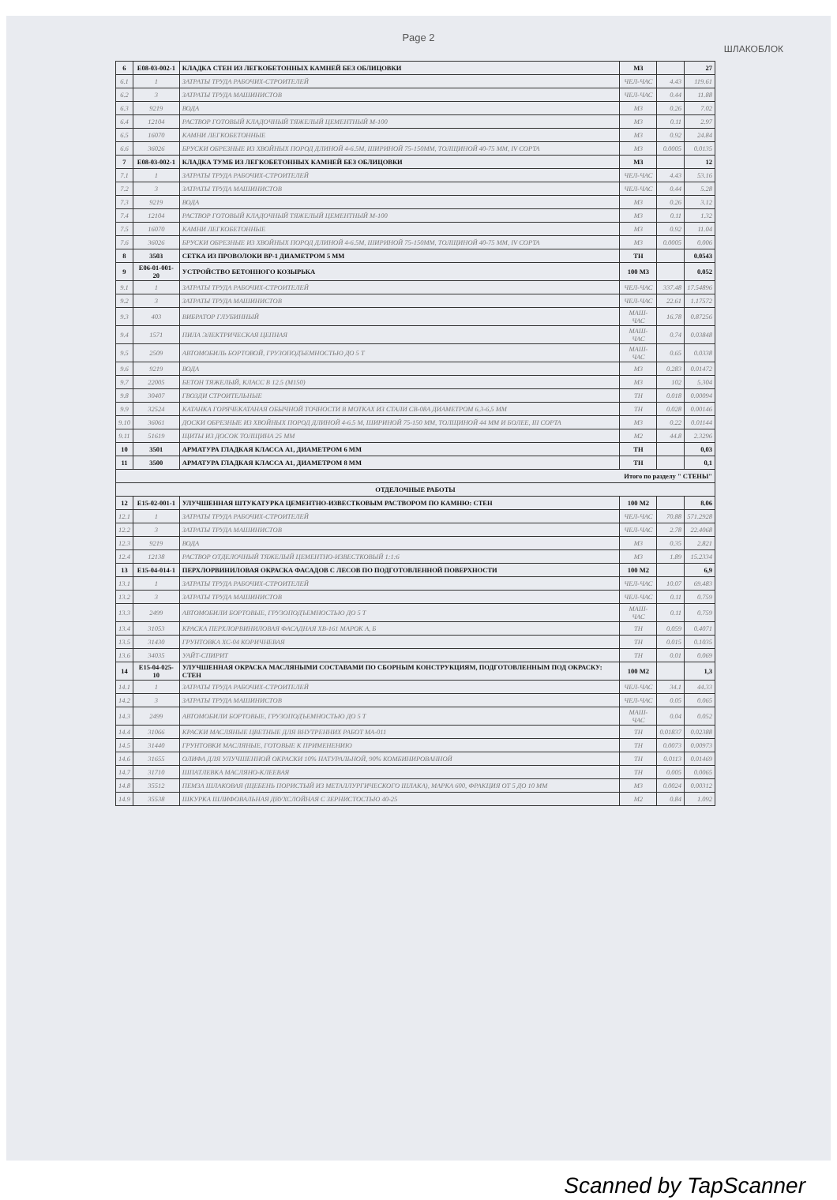Page 2
ШЛАКОБЛОК
| 6 | E08-03-002-1 | КЛАДКА СТЕН ИЗ ЛЕГКОБЕТОННЫХ КАМНЕЙ БЕЗ ОБЛИЦОВКИ | М3 | | 27 |
| 6.1 | 1 | ЗАТРАТЫ ТРУДА РАБОЧИХ-СТРОИТЕЛЕЙ | ЧЕЛ-ЧАС | 4.43 | 119.61 |
| 6.2 | 3 | ЗАТРАТЫ ТРУДА МАШИНИСТОВ | ЧЕЛ-ЧАС | 0.44 | 11.88 |
| 6.3 | 9219 | ВОДА | М3 | 0.26 | 7.02 |
| 6.4 | 12104 | РАСТВОР ГОТОВЫЙ КЛАДОЧНЫЙ ТЯЖЕЛЫЙ ЦЕМЕНТНЫЙ М-100 | М3 | 0.11 | 2.97 |
| 6.5 | 16070 | КАМНИ ЛЕГКОБЕТОННЫЕ | М3 | 0.92 | 24.84 |
| 6.6 | 36026 | БРУСКИ ОБРЕЗНЫЕ ИЗ ХВОЙНЫХ ПОРОД ДЛИНОЙ 4-6.5М, ШИРИНОЙ 75-150ММ, ТОЛЩИНОЙ 40-75 ММ, IV СОРТА | М3 | 0.0005 | 0.0135 |
| 7 | E08-03-002-1 | КЛАДКА ТУМБ ИЗ ЛЕГКОБЕТОННЫХ КАМНЕЙ БЕЗ ОБЛИЦОВКИ | М3 | | 12 |
| 7.1 | 1 | ЗАТРАТЫ ТРУДА РАБОЧИХ-СТРОИТЕЛЕЙ | ЧЕЛ-ЧАС | 4.43 | 53.16 |
| 7.2 | 3 | ЗАТРАТЫ ТРУДА МАШИНИСТОВ | ЧЕЛ-ЧАС | 0.44 | 5.28 |
| 7.3 | 9219 | ВОДА | М3 | 0.26 | 3.12 |
| 7.4 | 12104 | РАСТВОР ГОТОВЫЙ КЛАДОЧНЫЙ ТЯЖЕЛЫЙ ЦЕМЕНТНЫЙ М-100 | М3 | 0.11 | 1.32 |
| 7.5 | 16070 | КАМНИ ЛЕГКОБЕТОННЫЕ | М3 | 0.92 | 11.04 |
| 7.6 | 36026 | БРУСКИ ОБРЕЗНЫЕ ИЗ ХВОЙНЫХ ПОРОД ДЛИНОЙ 4-6.5М, ШИРИНОЙ 75-150ММ, ТОЛЩИНОЙ 40-75 ММ, IV СОРТА | М3 | 0.0005 | 0.006 |
| 8 | 3503 | СЕТКА ИЗ ПРОВОЛОКИ ВР-1 ДИАМЕТРОМ 5 ММ | ТН | | 0.0543 |
| 9 | E06-01-001-20 | УСТРОЙСТВО БЕТОННОГО КОЗЫРЬКА | 100 М3 | | 0.052 |
| 9.1 | 1 | ЗАТРАТЫ ТРУДА РАБОЧИХ-СТРОИТЕЛЕЙ | ЧЕЛ-ЧАС | 337.48 | 17.54896 |
| 9.2 | 3 | ЗАТРАТЫ ТРУДА МАШИНИСТОВ | ЧЕЛ-ЧАС | 22.61 | 1.17572 |
| 9.3 | 403 | ВИБРАТОР ГЛУБИННЫЙ | МАШ-ЧАС | 16.78 | 0.87256 |
| 9.4 | 1571 | ПИЛА ЭЛЕКТРИЧЕСКАЯ ЦЕПНАЯ | МАШ-ЧАС | 0.74 | 0.03848 |
| 9.5 | 2509 | АВТОМОБИЛЬ БОРТОВОЙ, ГРУЗОПОДЪЕМНОСТЬЮ ДО 5 Т | МАШ-ЧАС | 0.65 | 0.0338 |
| 9.6 | 9219 | ВОДА | М3 | 0.283 | 0.01472 |
| 9.7 | 22005 | БЕТОН ТЯЖЕЛЫЙ, КЛАСС В 12.5 (М150) | М3 | 102 | 5.304 |
| 9.8 | 30407 | ГВОЗДИ СТРОИТЕЛЬНЫЕ | ТН | 0.018 | 0.00094 |
| 9.9 | 32524 | КАТАНКА ГОРЯЧЕКАТАНАЯ ОБЫЧНОЙ ТОЧНОСТИ В МОТКАХ ИЗ СТАЛИ СВ-08А ДИАМЕТРОМ 6,3-6,5 ММ | ТН | 0.028 | 0.00146 |
| 9.10 | 36061 | ДОСКИ ОБРЕЗНЫЕ ИЗ ХВОЙНЫХ ПОРОД ДЛИНОЙ 4-6.5 М, ШИРИНОЙ 75-150 ММ, ТОЛЩИНОЙ 44 ММ И БОЛЕЕ, III СОРТА | М3 | 0.22 | 0.01144 |
| 9.11 | 51619 | ЩИТЫ ИЗ ДОСОК ТОЛЩИНА 25 ММ | М2 | 44.8 | 2.3296 |
| 10 | 3501 | АРМАТУРА ГЛАДКАЯ КЛАССА А1, ДИАМЕТРОМ 6 ММ | ТН | | 0,03 |
| 11 | 3500 | АРМАТУРА ГЛАДКАЯ КЛАССА А1, ДИАМЕТРОМ 8 ММ | ТН | | 0,1 |
| Итого по разделу " СТЕНЫ" | | | | | |
| ОТДЕЛОЧНЫЕ РАБОТЫ | | | | | |
| 12 | E15-02-001-1 | УЛУЧШЕННАЯ ШТУКАТУРКА ЦЕМЕНТНО-ИЗВЕСТКОВЫМ РАСТВОРОМ ПО КАМНЮ: СТЕН | 100 М2 | | 8.06 |
| 12.1 | 1 | ЗАТРАТЫ ТРУДА РАБОЧИХ-СТРОИТЕЛЕЙ | ЧЕЛ-ЧАС | 70.88 | 571.2928 |
| 12.2 | 3 | ЗАТРАТЫ ТРУДА МАШИНИСТОВ | ЧЕЛ-ЧАС | 2.78 | 22.4068 |
| 12.3 | 9219 | ВОДА | М3 | 0.35 | 2.821 |
| 12.4 | 12138 | РАСТВОР ОТДЕЛОЧНЫЙ ТЯЖЕЛЫЙ ЦЕМЕНТНО-ИЗВЕСТКОВЫЙ 1:1:6 | М3 | 1.89 | 15.2334 |
| 13 | E15-04-014-1 | ПЕРХЛОРВИНИЛОВАЯ ОКРАСКА ФАСАДОВ С ЛЕСОВ ПО ПОДГОТОВЛЕННОЙ ПОВЕРХНОСТИ | 100 М2 | | 6,9 |
| 13.1 | 1 | ЗАТРАТЫ ТРУДА РАБОЧИХ-СТРОИТЕЛЕЙ | ЧЕЛ-ЧАС | 10.07 | 69.483 |
| 13.2 | 3 | ЗАТРАТЫ ТРУДА МАШИНИСТОВ | ЧЕЛ-ЧАС | 0.11 | 0.759 |
| 13.3 | 2499 | АВТОМОБИЛИ БОРТОВЫЕ, ГРУЗОПОДЪЕМНОСТЬЮ ДО 5 Т | МАШ-ЧАС | 0.11 | 0.759 |
| 13.4 | 31053 | КРАСКА ПЕРХЛОРВИНИЛОВАЯ ФАСАДНАЯ ХВ-161 МАРОК А, Б | ТН | 0.059 | 0.4071 |
| 13.5 | 31430 | ГРУНТОВКА ХС-04 КОРИЧНЕВАЯ | ТН | 0.015 | 0.1035 |
| 13.6 | 34035 | УАЙТ-СПИРИТ | ТН | 0.01 | 0.069 |
| 14 | E15-04-025-10 | УЛУЧШЕННАЯ ОКРАСКА МАСЛЯНЫМИ СОСТАВАМИ ПО СБОРНЫМ КОНСТРУКЦИЯМ, ПОДГОТОВЛЕННЫМ ПОД ОКРАСКУ: СТЕН | 100 М2 | | 1,3 |
| 14.1 | 1 | ЗАТРАТЫ ТРУДА РАБОЧИХ-СТРОИТЕЛЕЙ | ЧЕЛ-ЧАС | 34.1 | 44.33 |
| 14.2 | 3 | ЗАТРАТЫ ТРУДА МАШИНИСТОВ | ЧЕЛ-ЧАС | 0.05 | 0.065 |
| 14.3 | 2499 | АВТОМОБИЛИ БОРТОВЫЕ, ГРУЗОПОДЪЕМНОСТЬЮ ДО 5 Т | МАШ-ЧАС | 0.04 | 0.052 |
| 14.4 | 31066 | КРАСКИ МАСЛЯНЫЕ ЦВЕТНЫЕ ДЛЯ ВНУТРЕННИХ РАБОТ МА-011 | ТН | 0.01837 | 0.02388 |
| 14.5 | 31440 | ГРУНТОВКИ МАСЛЯНЫЕ, ГОТОВЫЕ К ПРИМЕНЕНИЮ | ТН | 0.0073 | 0.00973 |
| 14.6 | 31655 | ОЛИФА ДЛЯ УЛУЧШЕННОЙ ОКРАСКИ 10% НАТУРАЛЬНОЙ, 90% КОМБИНИРОВАННОЙ | ТН | 0.0113 | 0.01469 |
| 14.7 | 31710 | ШПАТЛЕВКА МАСЛЯНО-КЛЕЕВАЯ | ТН | 0.005 | 0.0065 |
| 14.8 | 35512 | ПЕМЗА ШЛАКОВАЯ (ЩЕБЕНЬ ПОРИСТЫЙ ИЗ МЕТАЛЛУРГИЧЕСКОГО ШЛАКА), МАРКА 600, ФРАКЦИЯ ОТ 5 ДО 10 ММ | М3 | 0.0024 | 0.00312 |
| 14.9 | 35538 | ШКУРКА ШЛИФОВАЛЬНАЯ ДВУХСЛОЙНАЯ С ЗЕРНИСТОСТЬЮ 40-25 | М2 | 0.84 | 1.092 |
Scanned by TapScanner